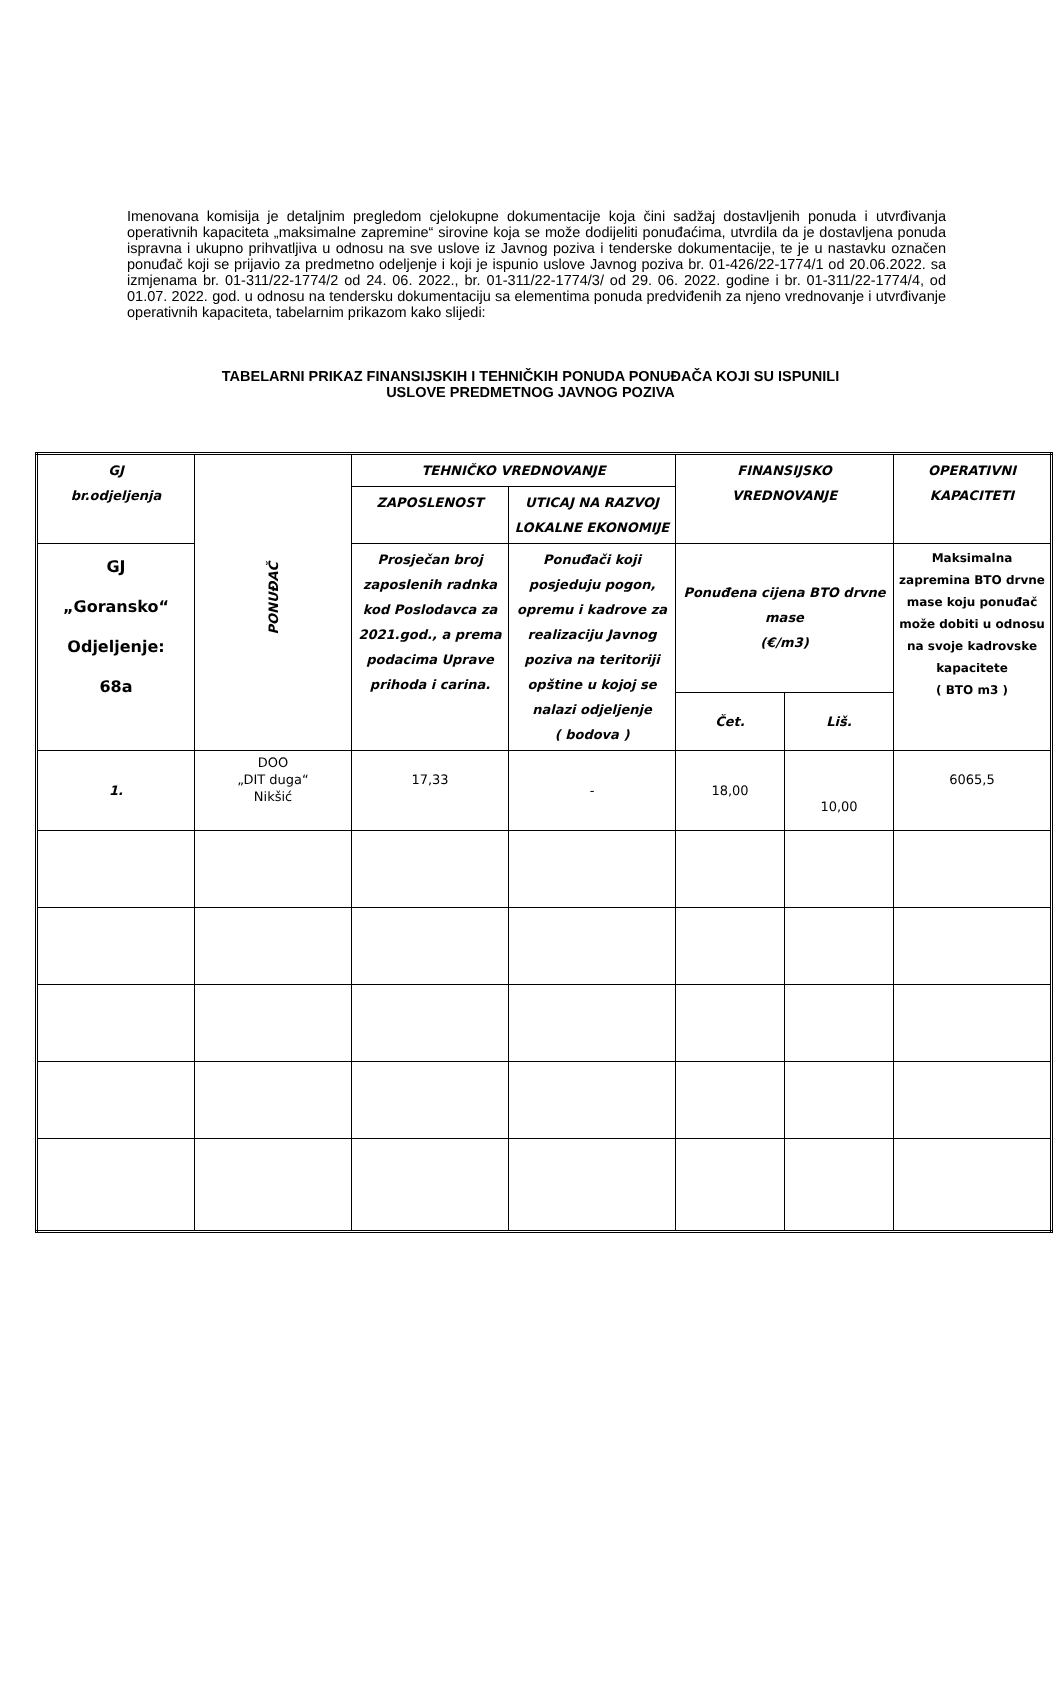Imenovana komisija je detaljnim pregledom cjelokupne dokumentacije koja čini sadžaj dostavljenih ponuda i utvrđivanja operativnih kapaciteta „maksimalne zapremine“ sirovine koja se može dodijeliti ponuđaćima, utvrdila da je dostavljena ponuda ispravna i ukupno prihvatljiva u odnosu na sve uslove iz Javnog poziva i tenderske dokumentacije, te je u nastavku označen ponuđač koji se prijavio za predmetno odeljenje i koji je ispunio uslove Javnog poziva br. 01-426/22-1774/1 od 20.06.2022. sa izmjenama br. 01-311/22-1774/2 od 24. 06. 2022., br. 01-311/22-1774/3/ od 29. 06. 2022. godine i br. 01-311/22-1774/4, od 01.07. 2022. god. u odnosu na tendersku dokumentaciju sa elementima ponuda predviđenih za njeno vrednovanje i utvrđivanje operativnih kapaciteta, tabelarnim prikazom kako slijedi:
TABELARNI PRIKAZ FINANSIJSKIH I TEHNIČKIH PONUDA PONUĐAČA KOJI SU ISPUNILI
USLOVE PREDMETNOG JAVNOG POZIVA
| GJ br.odjeljenja | PONUĐAČ | TEHNIČKO VREDNOVANJE | | FINANSIJSKO VREDNOVANJE | | OPERATIVNI KAPACITETI |
| | | ZAPOSLENOST | UTICAJ NA RAZVOJ LOKALNE EKONOMIJE | | | |
| GJ „Goransko“ Odjeljenje: 68a | | Prosječan broj zaposlenih radnka kod Poslodavca za 2021.god., a prema podacima Uprave prihoda i carina. | Ponuđači koji posjeduju pogon, opremu i kadrove za realizaciju Javnog poziva na teritoriji opštine u kojoj se nalazi odjeljenje ( bodova ) | Ponuđena cijena BTO drvne mase (€/m3) | | Maksimalna zapremina BTO drvne mase koju ponuđač može dobiti u odnosu na svoje kadrovske kapacitete ( BTO m3 ) |
| | | | | Čet. | Liš. | |
| 1. | DOO „DIT duga“ Nikšić | 17,33 | - | 18,00 | 10,00 | 6065,5 |